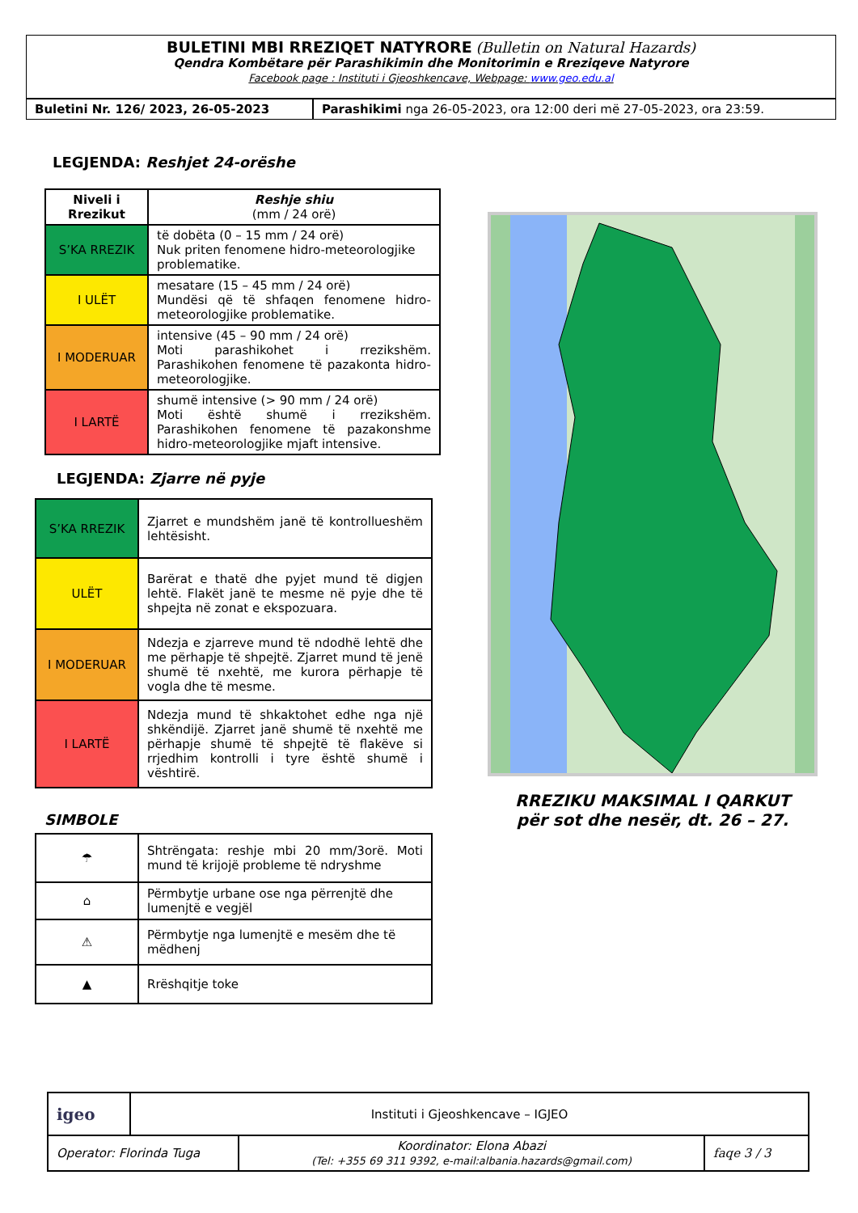BULETINI MBI RREZIQET NATYRORE (Bulletin on Natural Hazards)
Qendra Kombëtare për Parashikimin dhe Monitorimin e Rreziqeve Natyrore
Facebook page : Instituti i Gjeoshkencave, Webpage: www.geo.edu.al
| Buletini Nr. 126/ 2023, 26-05-2023 | Parashikimi nga 26-05-2023, ora 12:00 deri më 27-05-2023, ora 23:59. |
LEGJENDA: Reshjet 24-orëshe
| Niveli i Rrezikut | Reshje shiu (mm / 24 orë) |
| --- | --- |
| S’KA RREZIK | të dobëta (0 – 15 mm / 24 orë) Nuk priten fenomene hidro-meteorologjike problematike. |
| I ULËT | mesatare (15 – 45 mm / 24 orë) Mundësi që të shfaqen fenomene hidro-meteorologjike problematike. |
| I MODERUAR | intensive (45 – 90 mm / 24 orë) Moti parashikohet i rrezikshëm. Parashikohen fenomene të pazakonta hidro-meteorologjike. |
| I LARTË | shumë intensive (> 90 mm / 24 orë) Moti është shumë i rrezikshëm. Parashikohen fenomene të pazakonshme hidro-meteorologjike mjaft intensive. |
LEGJENDA: Zjarre në pyje
| S’KA RREZIK | Zjarret e mundshëm janë të kontrollueshëm lehtësisht. |
| ULËT | Barërat e thatë dhe pyjet mund të digjen lehtë. Flakët janë te mesme në pyje dhe të shpejta në zonat e ekspozuara. |
| I MODERUAR | Ndezja e zjarreve mund të ndodhë lehtë dhe me përhapje të shpejtë. Zjarret mund të jenë shumë të nxehtë, me kurora përhapje të vogla dhe të mesme. |
| I LARTË | Ndezja mund të shkaktohet edhe nga një shkëndijë. Zjarret janë shumë të nxehtë me përhapje shumë të shpejtë të flakëve si rrjedhim kontrolli i tyre është shumë i vështirë. |
SIMBOLE
| ☂ | Shtrëngata: reshje mbi 20 mm/3orë. Moti mund të krijojë probleme të ndryshme |
| ⌂ | Përmbytje urbane ose nga përrenjtë dhe lumenjtë e vegjël |
| ⚠ | Përmbytje nga lumenjtë e mesëm dhe të mëdhenj |
| ▲ | Rrëshqitje toke |
RREZIKU MAKSIMAL I QARKUT
për sot dhe nesër, dt. 26 – 27.
| igeo | Instituti i Gjeoshkencave – IGJEO | | |
| Operator: Florinda Tuga | | Koordinator: Elona Abazi (Tel: +355 69 311 9392, e-mail:albania.hazards@gmail.com) | faqe 3 / 3 |